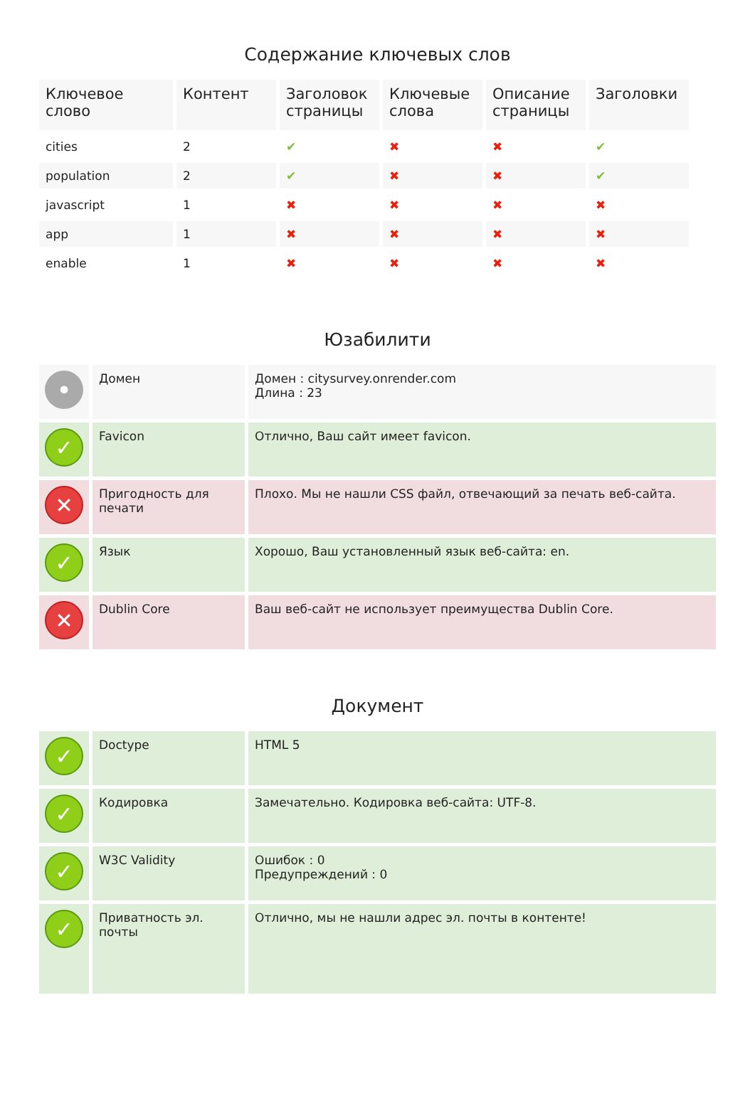Содержание ключевых слов
| Ключевое слово | Контент | Заголовок страницы | Ключевые слова | Описание страницы | Заголовки |
| --- | --- | --- | --- | --- | --- |
| cities | 2 | ✔ | ✖ | ✖ | ✔ |
| population | 2 | ✔ | ✖ | ✖ | ✔ |
| javascript | 1 | ✖ | ✖ | ✖ | ✖ |
| app | 1 | ✖ | ✖ | ✖ | ✖ |
| enable | 1 | ✖ | ✖ | ✖ | ✖ |
Юзабилити
| • | Домен | Домен : citysurvey.onrender.com Длина : 23 |
| ✓ | Favicon | Отлично, Ваш сайт имеет favicon. |
| ✕ | Пригодность для печати | Плохо. Мы не нашли CSS файл, отвечающий за печать веб-сайта. |
| ✓ | Язык | Хорошо, Ваш установленный язык веб-сайта: en. |
| ✕ | Dublin Core | Ваш веб-сайт не использует преимущества Dublin Core. |
Документ
| ✓ | Doctype | HTML 5 |
| ✓ | Кодировка | Замечательно. Кодировка веб-сайта: UTF-8. |
| ✓ | W3C Validity | Ошибок : 0 Предупреждений : 0 |
| ✓ | Приватность эл. почты | Отлично, мы не нашли адрес эл. почты в контенте! |